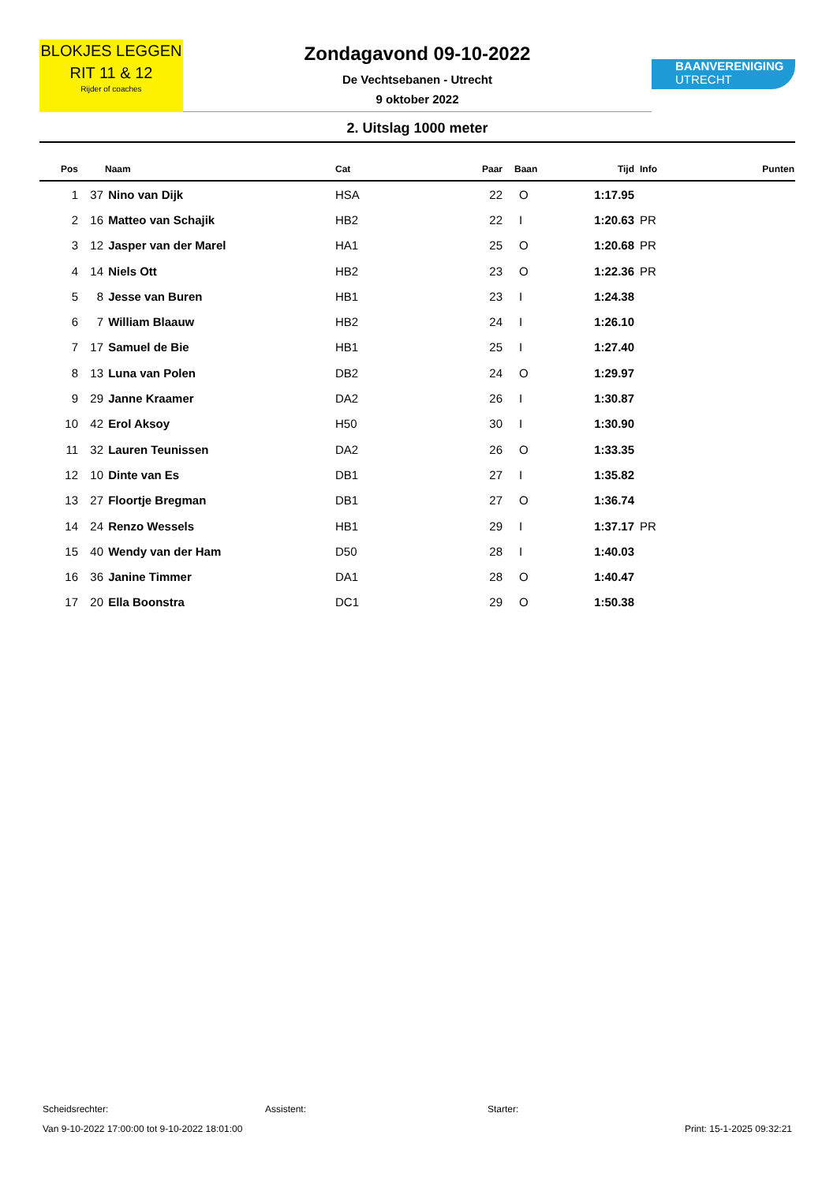BLOKJES LEGGEN
RIT 11 & 12
Rijder of coaches
Zondagavond 09-10-2022
De Vechtsebanen - Utrecht
9 oktober 2022
BAANVERENIGING
UTRECHT
2. Uitslag 1000 meter
| Pos | | Naam | Cat | Paar | Baan | Tijd | Info | Punten |
| --- | --- | --- | --- | --- | --- | --- | --- | --- |
| 1 | 37 | Nino van Dijk | HSA | 22 | O | 1:17.95 | | |
| 2 | 16 | Matteo van Schajik | HB2 | 22 | I | 1:20.63 | PR | |
| 3 | 12 | Jasper van der Marel | HA1 | 25 | O | 1:20.68 | PR | |
| 4 | 14 | Niels Ott | HB2 | 23 | O | 1:22.36 | PR | |
| 5 | 8 | Jesse van Buren | HB1 | 23 | I | 1:24.38 | | |
| 6 | 7 | William Blaauw | HB2 | 24 | I | 1:26.10 | | |
| 7 | 17 | Samuel de Bie | HB1 | 25 | I | 1:27.40 | | |
| 8 | 13 | Luna van Polen | DB2 | 24 | O | 1:29.97 | | |
| 9 | 29 | Janne Kraamer | DA2 | 26 | I | 1:30.87 | | |
| 10 | 42 | Erol Aksoy | H50 | 30 | I | 1:30.90 | | |
| 11 | 32 | Lauren Teunissen | DA2 | 26 | O | 1:33.35 | | |
| 12 | 10 | Dinte van Es | DB1 | 27 | I | 1:35.82 | | |
| 13 | 27 | Floortje Bregman | DB1 | 27 | O | 1:36.74 | | |
| 14 | 24 | Renzo Wessels | HB1 | 29 | I | 1:37.17 | PR | |
| 15 | 40 | Wendy van der Ham | D50 | 28 | I | 1:40.03 | | |
| 16 | 36 | Janine Timmer | DA1 | 28 | O | 1:40.47 | | |
| 17 | 20 | Ella Boonstra | DC1 | 29 | O | 1:50.38 | | |
Scheidsrechter: Assistent: Starter:
Van 9-10-2022 17:00:00 tot 9-10-2022 18:01:00 Print: 15-1-2025 09:32:21